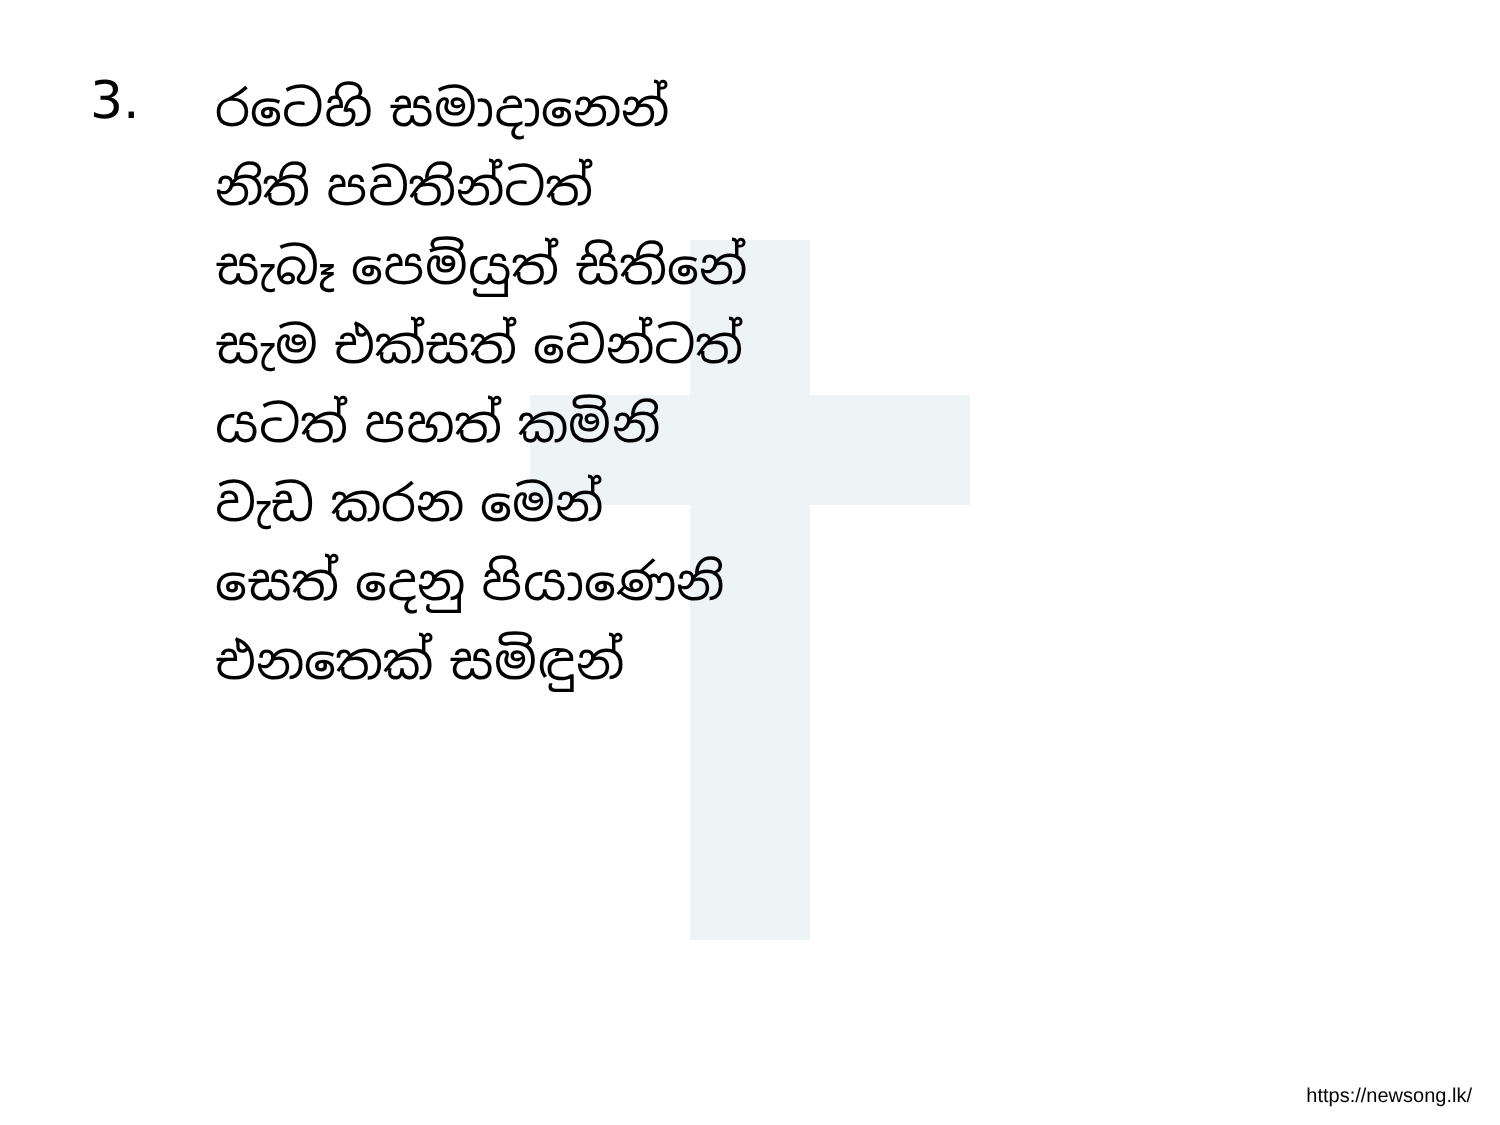3.
රටෙහි සමාදානෙන්
නිති පවතින්ටත්
සැබෑ පෙම්යුත් සිතිනේ
සැම එක්සත් වෙන්ටත්
යටත් පහත් කමිනි
වැඩ කරන මෙන්
සෙත් දෙනු පියාණෙනි
එනතෙක් සමිඳුන්
https://newsong.lk/